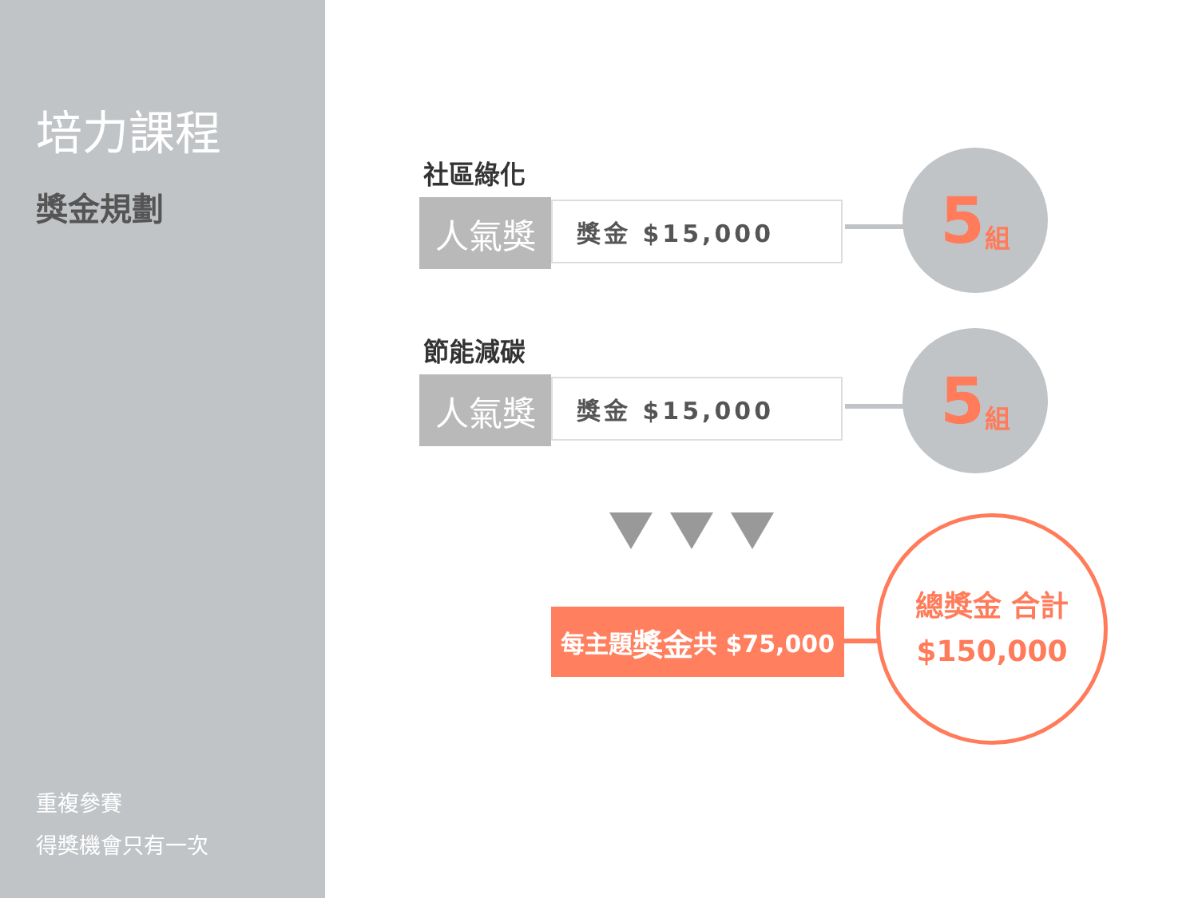培力課程
獎金規劃
重複參賽
得獎機會只有一次
社區綠化
人氣獎
獎金 $15,000
5 組
節能減碳
人氣獎
獎金 $15,000
5 組
每主題 獎金 共 $75,000
總獎金 合計
$150,000